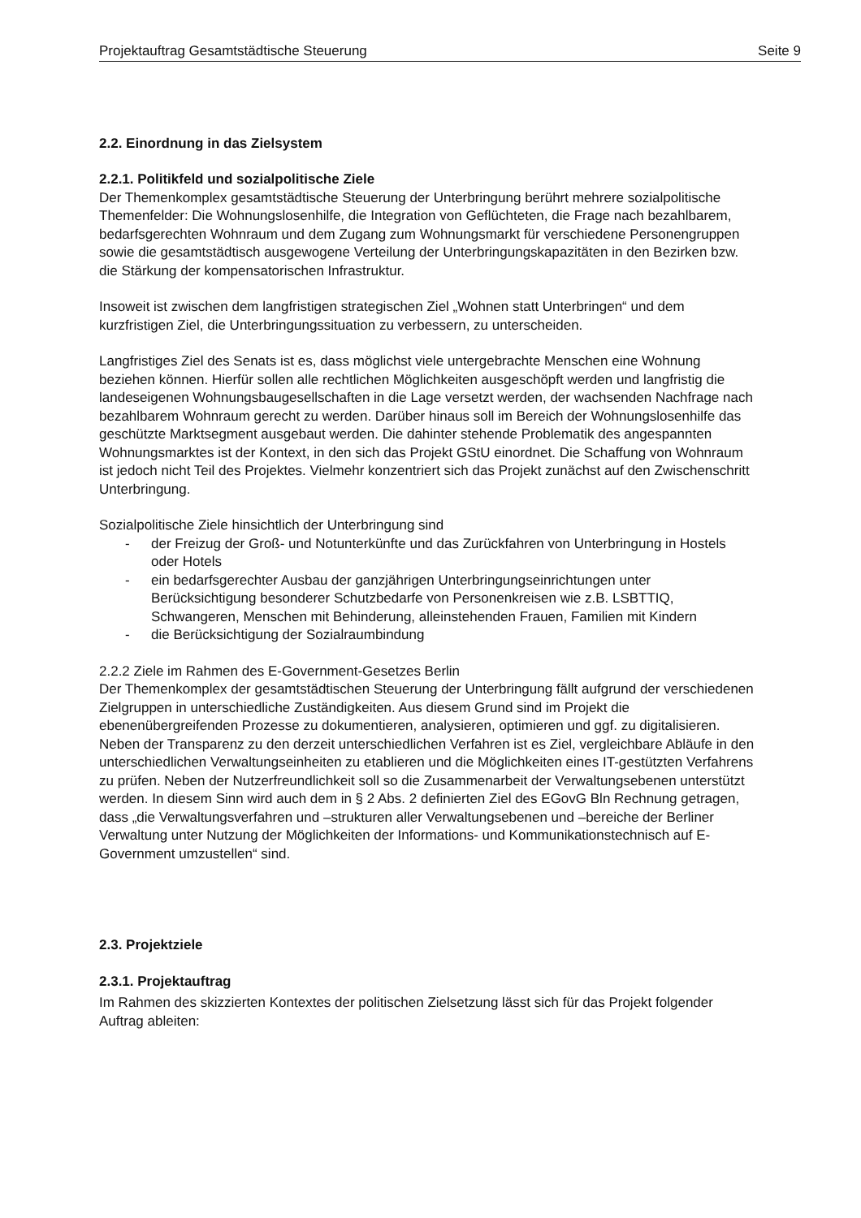Projektauftrag Gesamtstädtische Steuerung Seite 9
2.2. Einordnung in das Zielsystem
2.2.1. Politikfeld und sozialpolitische Ziele
Der Themenkomplex gesamtstädtische Steuerung der Unterbringung berührt mehrere sozialpolitische Themenfelder: Die Wohnungslosenhilfe, die Integration von Geflüchteten, die Frage nach bezahlbarem, bedarfsgerechten Wohnraum und dem Zugang zum Wohnungsmarkt für verschiedene Personengruppen sowie die gesamtstädtisch ausgewogene Verteilung der Unterbringungskapazitäten in den Bezirken bzw. die Stärkung der kompensatorischen Infrastruktur.
Insoweit ist zwischen dem langfristigen strategischen Ziel „Wohnen statt Unterbringen“ und dem kurzfristigen Ziel, die Unterbringungssituation zu verbessern, zu unterscheiden.
Langfristiges Ziel des Senats ist es, dass möglichst viele untergebrachte Menschen eine Wohnung beziehen können. Hierfür sollen alle rechtlichen Möglichkeiten ausgeschöpft werden und langfristig die landeseigenen Wohnungsbaugesellschaften in die Lage versetzt werden, der wachsenden Nachfrage nach bezahlbarem Wohnraum gerecht zu werden. Darüber hinaus soll im Bereich der Wohnungslosenhilfe das geschützte Marktsegment ausgebaut werden. Die dahinter stehende Problematik des angespannten Wohnungsmarktes ist der Kontext, in den sich das Projekt GStU einordnet. Die Schaffung von Wohnraum ist jedoch nicht Teil des Projektes. Vielmehr konzentriert sich das Projekt zunächst auf den Zwischenschritt Unterbringung.
Sozialpolitische Ziele hinsichtlich der Unterbringung sind
- der Freizug der Groß- und Notunterkünfte und das Zurückfahren von Unterbringung in Hostels oder Hotels
- ein bedarfsgerechter Ausbau der ganzjährigen Unterbringungseinrichtungen unter Berücksichtigung besonderer Schutzbedarfe von Personenkreisen wie z.B. LSBTTIQ, Schwangeren, Menschen mit Behinderung, alleinstehenden Frauen, Familien mit Kindern
- die Berücksichtigung der Sozialraumbindung
2.2.2 Ziele im Rahmen des E-Government-Gesetzes Berlin
Der Themenkomplex der gesamtstädtischen Steuerung der Unterbringung fällt aufgrund der verschiedenen Zielgruppen in unterschiedliche Zuständigkeiten. Aus diesem Grund sind im Projekt die ebenenübergreifenden Prozesse zu dokumentieren, analysieren, optimieren und ggf. zu digitalisieren. Neben der Transparenz zu den derzeit unterschiedlichen Verfahren ist es Ziel, vergleichbare Abläufe in den unterschiedlichen Verwaltungseinheiten zu etablieren und die Möglichkeiten eines IT-gestützten Verfahrens zu prüfen. Neben der Nutzerfreundlichkeit soll so die Zusammenarbeit der Verwaltungsebenen unterstützt werden. In diesem Sinn wird auch dem in § 2 Abs. 2 definierten Ziel des EGovG Bln Rechnung getragen, dass „die Verwaltungsverfahren und –strukturen aller Verwaltungsebenen und –bereiche der Berliner Verwaltung unter Nutzung der Möglichkeiten der Informations- und Kommunikationstechnisch auf E-Government umzustellen“ sind.
2.3. Projektziele
2.3.1. Projektauftrag
Im Rahmen des skizzierten Kontextes der politischen Zielsetzung lässt sich für das Projekt folgender Auftrag ableiten: